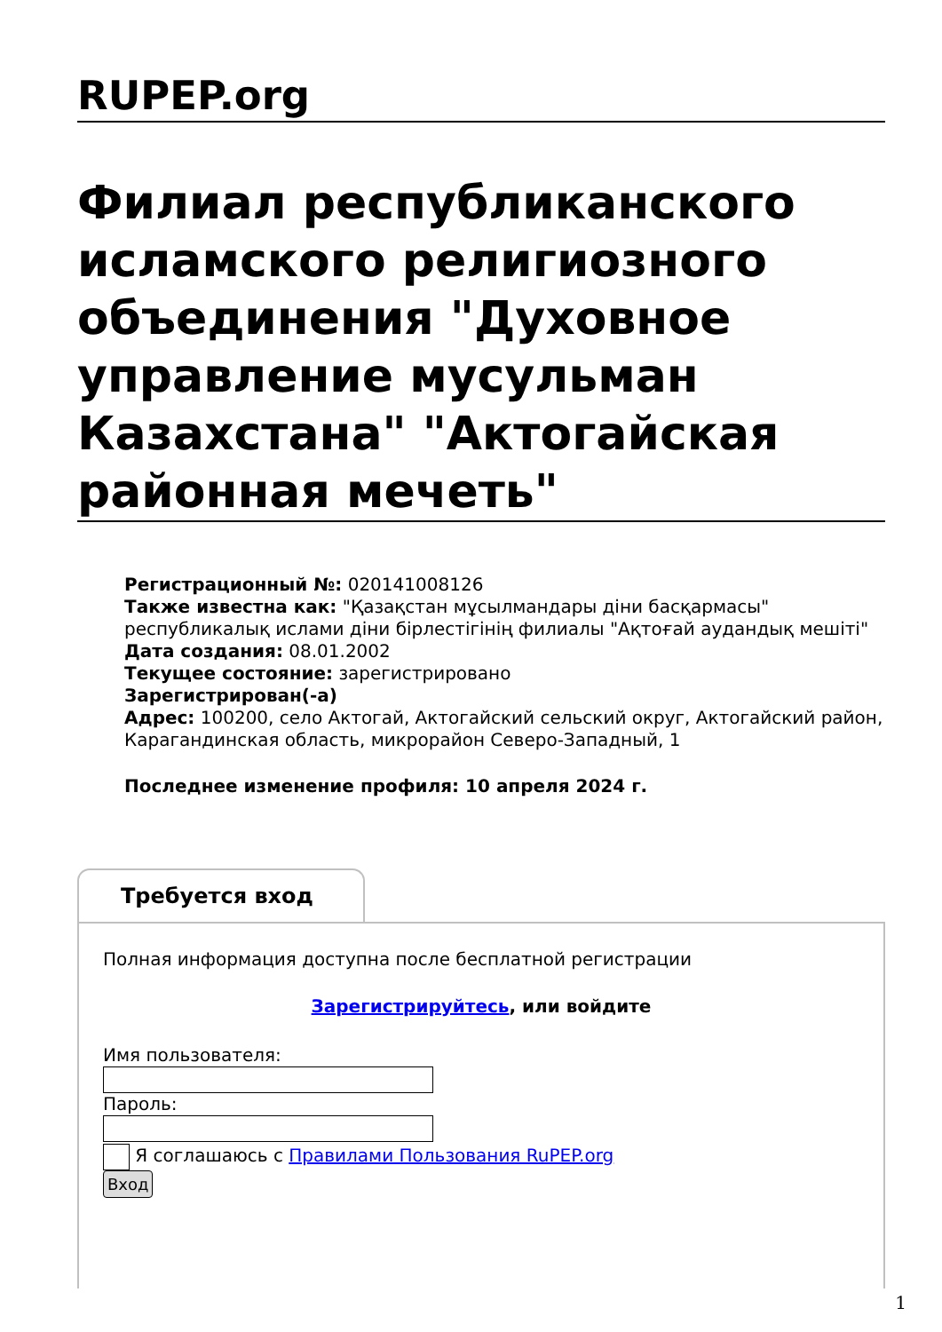RUPEP.org
Филиал республиканского исламского религиозного объединения "Духовное управление мусульман Казахстана" "Актогайская районная мечеть"
Регистрационный №: 020141008126
Также известна как: "Қазақстан мұсылмандары діни басқармасы" республикалық ислами діни бірлестігінің филиалы "Ақтоғай аудандық мешіті"
Дата создания: 08.01.2002
Текущее состояние: зарегистрировано
Зарегистрирован(-а)
Адрес: 100200, село Актогай, Актогайский сельский округ, Актогайский район, Карагандинская область, микрорайон Северо-Западный, 1
Последнее изменение профиля: 10 апреля 2024 г.
Требуется вход
Полная информация доступна после бесплатной регистрации
Зарегистрируйтесь, или войдите
Имя пользователя:
Пароль:
Я соглашаюсь с Правилами Пользования RuPEP.org
Вход
1